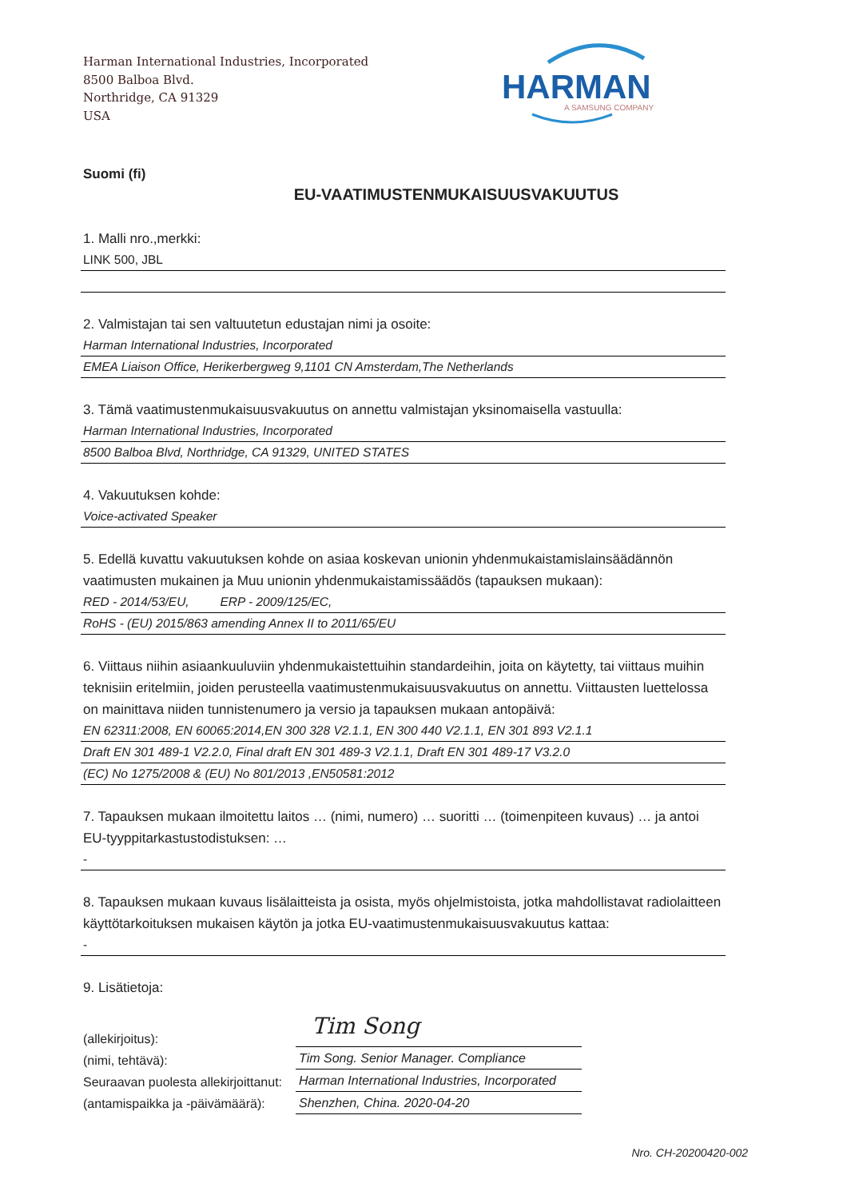Harman International Industries, Incorporated
8500 Balboa Blvd.
Northridge, CA 91329
USA
HARMAN
A SAMSUNG COMPANY
Suomi (fi)
EU-VAATIMUSTENMUKAISUUSVAKUUTUS
1. Malli nro.,merkki:
LINK 500, JBL
2. Valmistajan tai sen valtuutetun edustajan nimi ja osoite:
Harman International Industries, Incorporated
EMEA Liaison Office, Herikerbergweg 9,1101 CN Amsterdam,The Netherlands
3. Tämä vaatimustenmukaisuusvakuutus on annettu valmistajan yksinomaisella vastuulla:
Harman International Industries, Incorporated
8500 Balboa Blvd, Northridge, CA 91329, UNITED STATES
4. Vakuutuksen kohde:
Voice-activated Speaker
5. Edellä kuvattu vakuutuksen kohde on asiaa koskevan unionin yhdenmukaistamislainsäädännön vaatimusten mukainen ja Muu unionin yhdenmukaistamissäädös (tapauksen mukaan):
RED - 2014/53/EU, ERP - 2009/125/EC,
RoHS - (EU) 2015/863 amending Annex II to 2011/65/EU
6. Viittaus niihin asiaankuuluviin yhdenmukaistettuihin standardeihin, joita on käytetty, tai viittaus muihin teknisiin eritelmiin, joiden perusteella vaatimustenmukaisuusvakuutus on annettu. Viittausten luettelossa on mainittava niiden tunnistenumero ja versio ja tapauksen mukaan antopäivä:
EN 62311:2008, EN 60065:2014,EN 300 328 V2.1.1, EN 300 440 V2.1.1, EN 301 893 V2.1.1
Draft EN 301 489-1 V2.2.0, Final draft EN 301 489-3 V2.1.1, Draft EN 301 489-17 V3.2.0
(EC) No 1275/2008 & (EU) No 801/2013 ,EN50581:2012
7. Tapauksen mukaan ilmoitettu laitos … (nimi, numero) … suoritti … (toimenpiteen kuvaus) … ja antoi EU-tyyppitarkastustodistuksen: …
-
8. Tapauksen mukaan kuvaus lisälaitteista ja osista, myös ohjelmistoista, jotka mahdollistavat radiolaitteen käyttötarkoituksen mukaisen käytön ja jotka EU-vaatimustenmukaisuusvakuutus kattaa:
-
9. Lisätietoja:
(allekirjoitus):
(nimi, tehtävä):
Seuraavan puolesta allekirjoittanut:
(antamispaikka ja -päivämäärä):
Tim Song
Tim Song. Senior Manager. Compliance
Harman International Industries, Incorporated
Shenzhen, China. 2020-04-20
Nro. CH-20200420-002